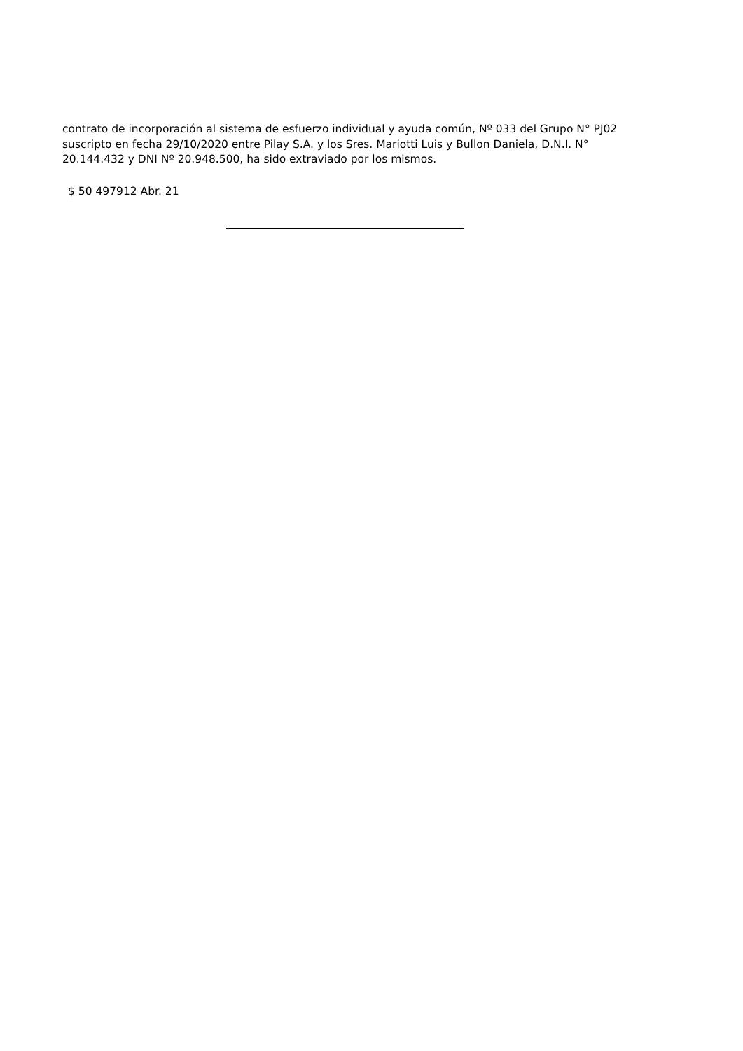contrato de incorporación al sistema de esfuerzo individual y ayuda común, Nº 033 del Grupo N° PJ02 suscripto en fecha 29/10/2020 entre Pilay S.A. y los Sres. Mariotti Luis y Bullon Daniela, D.N.I. N° 20.144.432 y DNI Nº 20.948.500, ha sido extraviado por los mismos.
$ 50 497912 Abr. 21